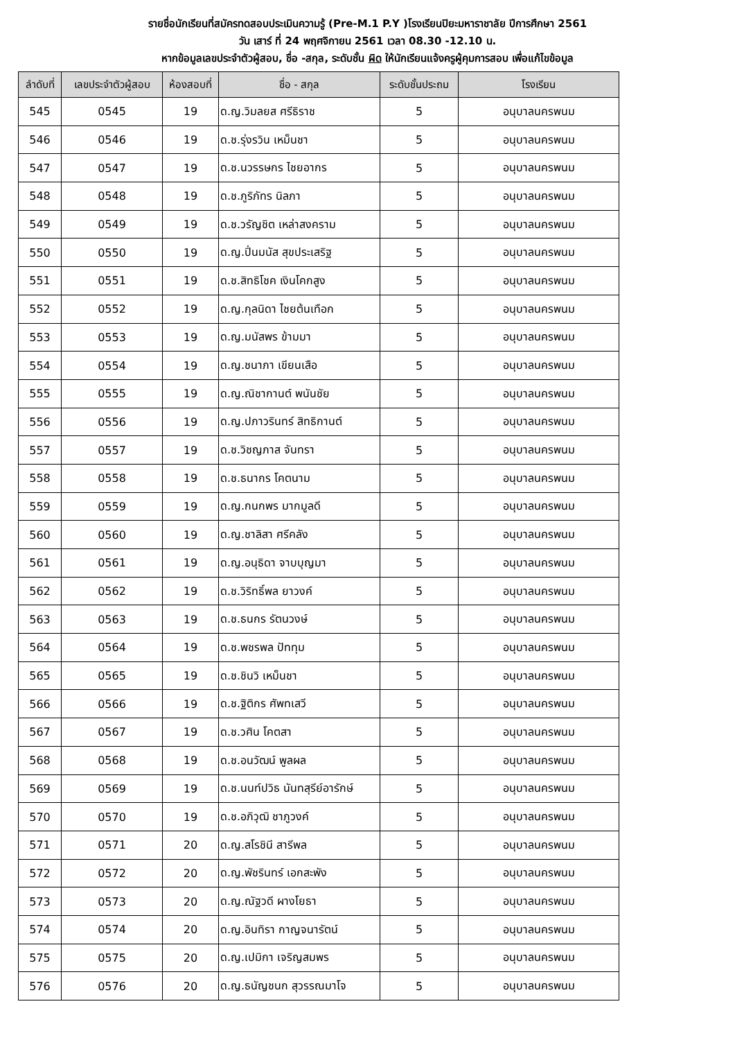รายชื่อนักเรียนที่สมัครทดสอบประเมินความรู้ (Pre-M.1 P.Y )โรงเรียนปิยะมหาราชาลัย ปีการศึกษา 2561
วัน เสาร์ ที่ 24 พฤศจิกายน 2561 เวลา 08.30 -12.10 น.
หากข้อมูลเลขประจำตัวผู้สอบ, ชื่อ -สกุล, ระดับชั้น ผิด ให้นักเรียนแจ้งครูผู้คุมการสอบ เพื่อแก้ไขข้อมูล
| ลำดับที่ | เลขประจำตัวผู้สอบ | ห้องสอบที่ | ชื่อ - สกุล | ระดับชั้นประถม | โรงเรียน |
| --- | --- | --- | --- | --- | --- |
| 545 | 0545 | 19 | ด.ญ.วิมลยส ศรีธิราช | 5 | อนุบาลนครพนม |
| 546 | 0546 | 19 | ด.ช.รุ่งรวิน เหม็นชา | 5 | อนุบาลนครพนม |
| 547 | 0547 | 19 | ด.ช.นวรรษกร ไชยอากร | 5 | อนุบาลนครพนม |
| 548 | 0548 | 19 | ด.ช.ภูริภัทร นิลภา | 5 | อนุบาลนครพนม |
| 549 | 0549 | 19 | ด.ช.วรัญชิต เหล่าสงคราม | 5 | อนุบาลนครพนม |
| 550 | 0550 | 19 | ด.ญ.ปิ่นมนัส สุขประเสริฐ | 5 | อนุบาลนครพนม |
| 551 | 0551 | 19 | ด.ช.สิทธิโชค เงินโคกสูง | 5 | อนุบาลนครพนม |
| 552 | 0552 | 19 | ด.ญ.กุลนิดา ไชยต้นเทือก | 5 | อนุบาลนครพนม |
| 553 | 0553 | 19 | ด.ญ.มนัสพร ข้ามมา | 5 | อนุบาลนครพนม |
| 554 | 0554 | 19 | ด.ญ.ชนาภา เขียนเสือ | 5 | อนุบาลนครพนม |
| 555 | 0555 | 19 | ด.ญ.ณิชากานต์ พนันชัย | 5 | อนุบาลนครพนม |
| 556 | 0556 | 19 | ด.ญ.ปภาวรินทร์ สิทธิกานต์ | 5 | อนุบาลนครพนม |
| 557 | 0557 | 19 | ด.ช.วิชญภาส จันทรา | 5 | อนุบาลนครพนม |
| 558 | 0558 | 19 | ด.ช.ธนากร โคตนาม | 5 | อนุบาลนครพนม |
| 559 | 0559 | 19 | ด.ญ.กนกพร มากมูลดี | 5 | อนุบาลนครพนม |
| 560 | 0560 | 19 | ด.ญ.ชาลิสา ศรีคลัง | 5 | อนุบาลนครพนม |
| 561 | 0561 | 19 | ด.ญ.อนุธิดา จาบบุญมา | 5 | อนุบาลนครพนม |
| 562 | 0562 | 19 | ด.ช.วิริทธิ์พล ยาวงค์ | 5 | อนุบาลนครพนม |
| 563 | 0563 | 19 | ด.ช.ธนกร รัตนวงษ์ | 5 | อนุบาลนครพนม |
| 564 | 0564 | 19 | ด.ช.พชรพล ปัททุม | 5 | อนุบาลนครพนม |
| 565 | 0565 | 19 | ด.ช.ชินวิ เหม็นชา | 5 | อนุบาลนครพนม |
| 566 | 0566 | 19 | ด.ช.ฐิติกร ศัพทเสวี | 5 | อนุบาลนครพนม |
| 567 | 0567 | 19 | ด.ช.วศิน โคตสา | 5 | อนุบาลนครพนม |
| 568 | 0568 | 19 | ด.ช.อนวัฒน์ พูลผล | 5 | อนุบาลนครพนม |
| 569 | 0569 | 19 | ด.ช.นนท์ปวิธ นันทสุรีย์อารักษ์ | 5 | อนุบาลนครพนม |
| 570 | 0570 | 19 | ด.ช.อภิวุฒิ ชาภูวงค์ | 5 | อนุบาลนครพนม |
| 571 | 0571 | 20 | ด.ญ.สโรชินี สารีพล | 5 | อนุบาลนครพนม |
| 572 | 0572 | 20 | ด.ญ.พัชรินทร์ เอกสะพัง | 5 | อนุบาลนครพนม |
| 573 | 0573 | 20 | ด.ญ.ณัฐวดี ผางโยธา | 5 | อนุบาลนครพนม |
| 574 | 0574 | 20 | ด.ญ.อินทิรา กาญจนารัตน์ | 5 | อนุบาลนครพนม |
| 575 | 0575 | 20 | ด.ญ.เปมิกา เจริญสมพร | 5 | อนุบาลนครพนม |
| 576 | 0576 | 20 | ด.ญ.ธนัญชนก สุวรรณมาโจ | 5 | อนุบาลนครพนม |